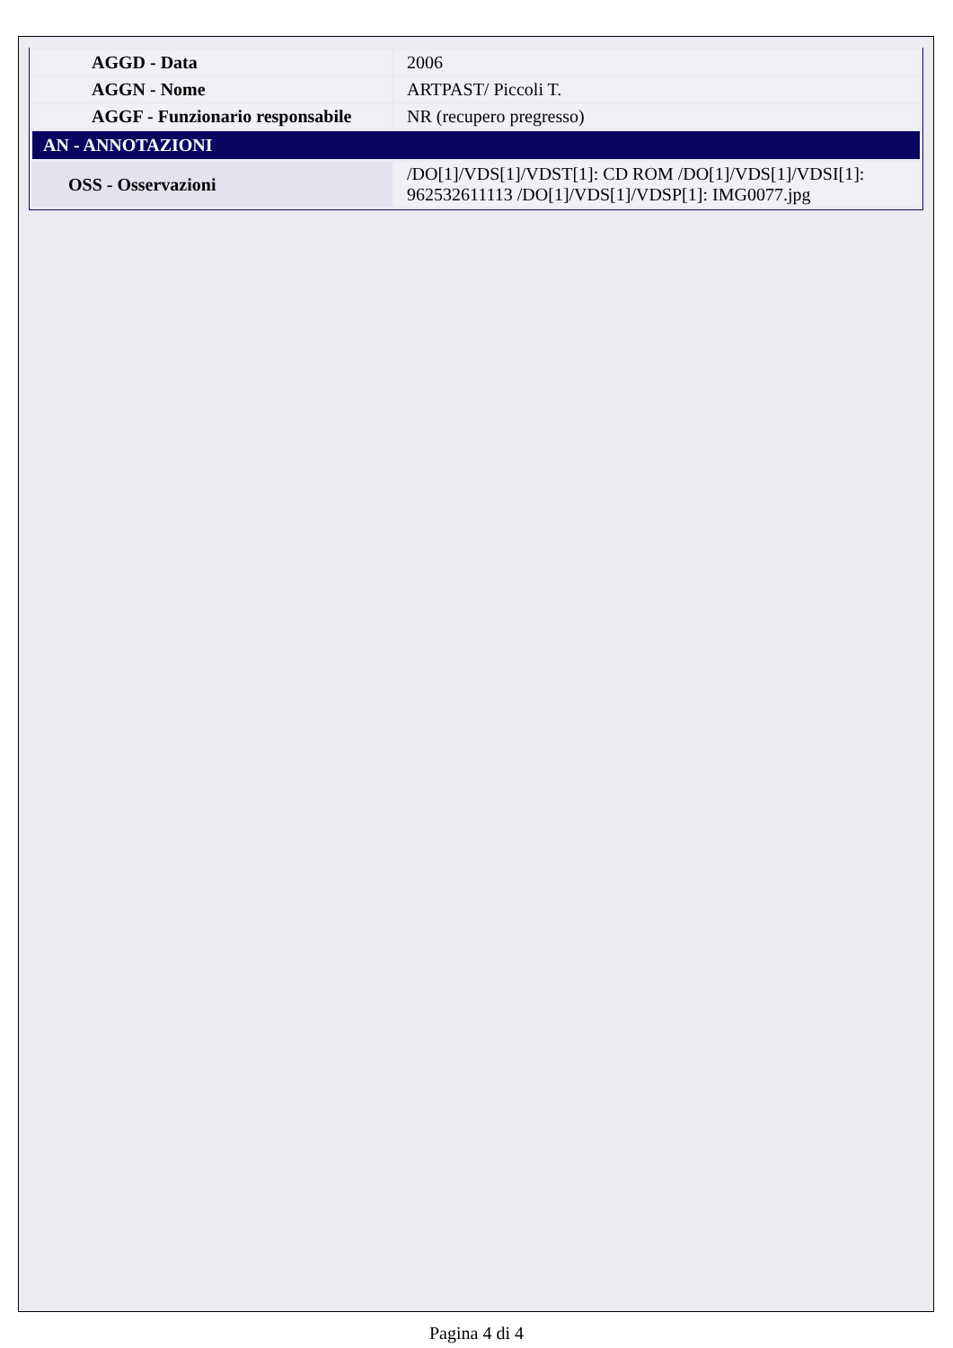| AGGD - Data | 2006 |
| AGGN - Nome | ARTPAST/ Piccoli T. |
| AGGF - Funzionario responsabile | NR (recupero pregresso) |
| AN - ANNOTAZIONI | |
| OSS - Osservazioni | /DO[1]/VDS[1]/VDST[1]: CD ROM /DO[1]/VDS[1]/VDSI[1]: 962532611113 /DO[1]/VDS[1]/VDSP[1]: IMG0077.jpg |
Pagina 4 di 4